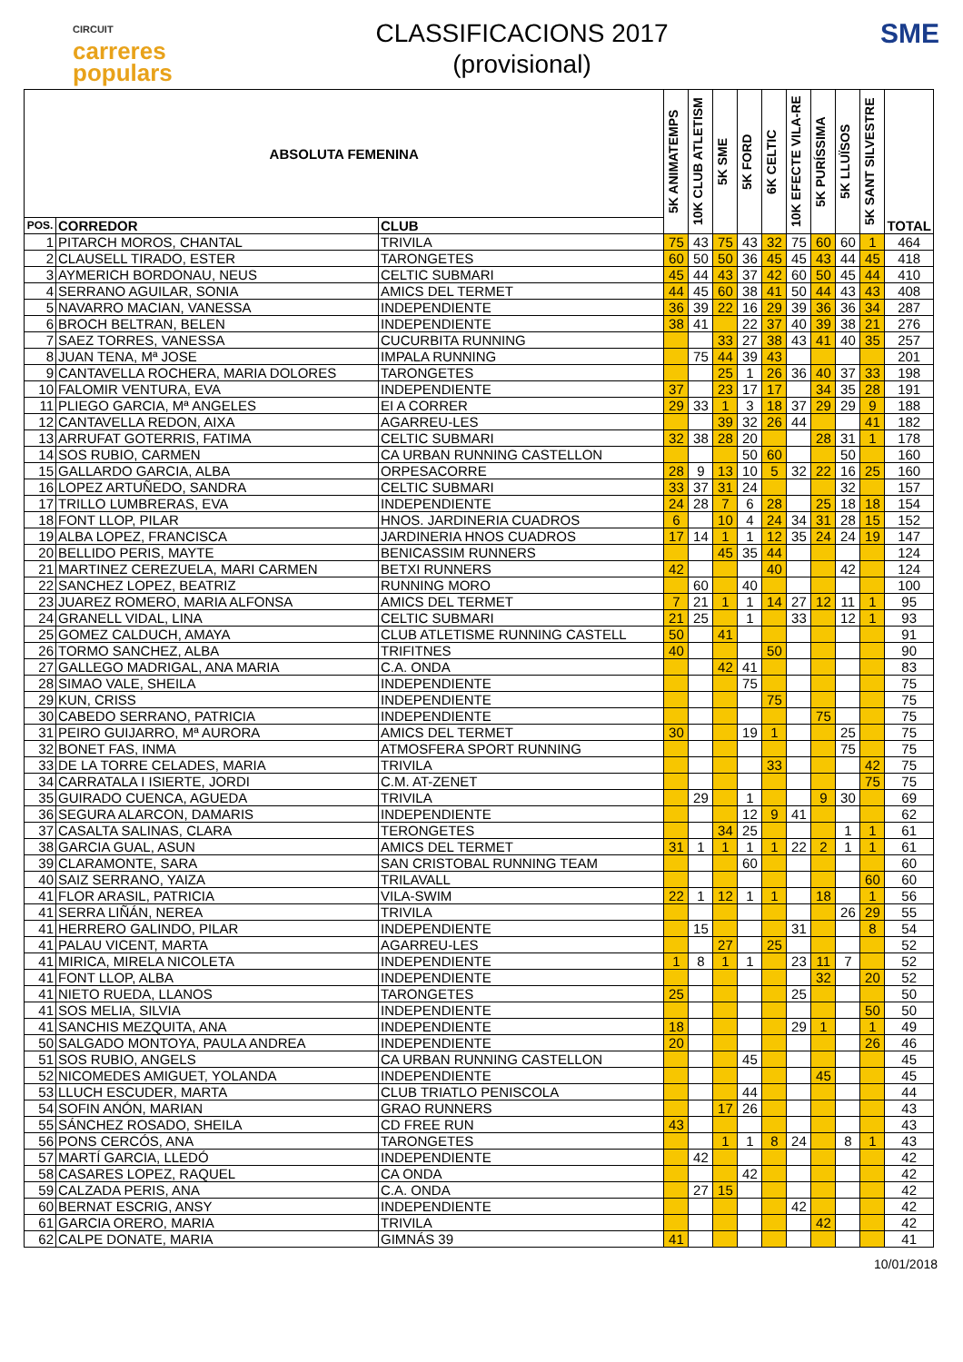CIRCUIT
carreres
populars
CLASSIFICACIONS 2017
(provisional)
SME
| ABSOLUTA FEMENINA | | | 5K ANIMATEMPS | 10K CLUB ATLETISM | 5K SME | 5K FORD | 6K CELTIC | 10K EFECTE VILA-RE | 5K PURÍSSIMA | 5K LLUÏSOS | 5K SANT SILVESTRE | TOTAL |
| --- | --- | --- | --- | --- | --- | --- | --- | --- | --- | --- | --- | --- |
| POS. | CORREDOR | CLUB | | | | | | | | | | |
| 1 | PITARCH MOROS, CHANTAL | TRIVILA | 75 | 43 | 75 | 43 | 32 | 75 | 60 | 60 | 1 | 464 |
| 2 | CLAUSELL TIRADO, ESTER | TARONGETES | 60 | 50 | 50 | 36 | 45 | 45 | 43 | 44 | 45 | 418 |
| 3 | AYMERICH BORDONAU, NEUS | CELTIC SUBMARI | 45 | 44 | 43 | 37 | 42 | 60 | 50 | 45 | 44 | 410 |
| 4 | SERRANO AGUILAR, SONIA | AMICS DEL TERMET | 44 | 45 | 60 | 38 | 41 | 50 | 44 | 43 | 43 | 408 |
| 5 | NAVARRO MACIAN, VANESSA | INDEPENDIENTE | 36 | 39 | 22 | 16 | 29 | 39 | 36 | 36 | 34 | 287 |
| 6 | BROCH BELTRAN, BELEN | INDEPENDIENTE | 38 | 41 | | 22 | 37 | 40 | 39 | 38 | 21 | 276 |
| 7 | SAEZ TORRES, VANESSA | CUCURBITA RUNNING | | | 33 | 27 | 38 | 43 | 41 | 40 | 35 | 257 |
| 8 | JUAN TENA, Mª JOSE | IMPALA RUNNING | | 75 | 44 | 39 | 43 | | | | | 201 |
| 9 | CANTAVELLA ROCHERA, MARIA DOLORES | TARONGETES | | | 25 | 1 | 26 | 36 | 40 | 37 | 33 | 198 |
| 10 | FALOMIR VENTURA, EVA | INDEPENDIENTE | 37 | | 23 | 17 | 17 | | 34 | 35 | 28 | 191 |
| 11 | PLIEGO GARCIA, Mª ANGELES | EI A CORRER | 29 | 33 | 1 | 3 | 18 | 37 | 29 | 29 | 9 | 188 |
| 12 | CANTAVELLA REDON, AIXA | AGARREU-LES | | | 39 | 32 | 26 | 44 | | | 41 | 182 |
| 13 | ARRUFAT GOTERRIS, FATIMA | CELTIC SUBMARI | 32 | 38 | 28 | 20 | | | 28 | 31 | 1 | 178 |
| 14 | SOS RUBIO, CARMEN | CA URBAN RUNNING CASTELLON | | | | 50 | 60 | | | 50 | | 160 |
| 15 | GALLARDO GARCIA, ALBA | ORPESACORRE | 28 | 9 | 13 | 10 | 5 | 32 | 22 | 16 | 25 | 160 |
| 16 | LOPEZ ARTUÑEDO, SANDRA | CELTIC SUBMARI | 33 | 37 | 31 | 24 | | | | 32 | | 157 |
| 17 | TRILLO LUMBRERAS, EVA | INDEPENDIENTE | 24 | 28 | 7 | 6 | 28 | | 25 | 18 | 18 | 154 |
| 18 | FONT LLOP, PILAR | HNOS. JARDINERIA CUADROS | 6 | | 10 | 4 | 24 | 34 | 31 | 28 | 15 | 152 |
| 19 | ALBA LOPEZ, FRANCISCA | JARDINERIA HNOS CUADROS | 17 | 14 | 1 | 1 | 12 | 35 | 24 | 24 | 19 | 147 |
| 20 | BELLIDO PERIS, MAYTE | BENICASSIM RUNNERS | | | 45 | 35 | 44 | | | | | 124 |
| 21 | MARTINEZ CEREZUELA, MARI CARMEN | BETXI RUNNERS | 42 | | | | 40 | | | 42 | | 124 |
| 22 | SANCHEZ LOPEZ, BEATRIZ | RUNNING MORO | | 60 | | 40 | | | | | | 100 |
| 23 | JUAREZ ROMERO, MARIA ALFONSA | AMICS DEL TERMET | 7 | 21 | 1 | 1 | 14 | 27 | 12 | 11 | 1 | 95 |
| 24 | GRANELL VIDAL, LINA | CELTIC SUBMARI | 21 | 25 | | 1 | | 33 | | 12 | 1 | 93 |
| 25 | GOMEZ CALDUCH, AMAYA | CLUB ATLETISME RUNNING CASTELL | 50 | | 41 | | | | | | | 91 |
| 26 | TORMO SANCHEZ, ALBA | TRIFITNES | 40 | | | | 50 | | | | | 90 |
| 27 | GALLEGO MADRIGAL, ANA MARIA | C.A. ONDA | | | 42 | 41 | | | | | | 83 |
| 28 | SIMAO VALE, SHEILA | INDEPENDIENTE | | | | 75 | | | | | | 75 |
| 29 | KUN, CRISS | INDEPENDIENTE | | | | | 75 | | | | | 75 |
| 30 | CABEDO SERRANO, PATRICIA | INDEPENDIENTE | | | | | | | 75 | | | 75 |
| 31 | PEIRO GUIJARRO, Mª AURORA | AMICS DEL TERMET | 30 | | | 19 | 1 | | | 25 | | 75 |
| 32 | BONET FAS, INMA | ATMOSFERA SPORT RUNNING | | | | | | | | 75 | | 75 |
| 33 | DE LA TORRE CELADES, MARIA | TRIVILA | | | | | 33 | | | | 42 | 75 |
| 34 | CARRATALA I ISIERTE, JORDI | C.M. AT-ZENET | | | | | | | | | 75 | 75 |
| 35 | GUIRADO CUENCA, AGUEDA | TRIVILA | | 29 | | 1 | | | 9 | 30 | | 69 |
| 36 | SEGURA ALARCON, DAMARIS | INDEPENDIENTE | | | | 12 | 9 | 41 | | | | 62 |
| 37 | CASALTA SALINAS, CLARA | TERONGETES | | | 34 | 25 | | | | 1 | 1 | 61 |
| 38 | GARCIA GUAL, ASUN | AMICS DEL TERMET | 31 | 1 | 1 | 1 | 1 | 22 | 2 | 1 | 1 | 61 |
| 39 | CLARAMONTE, SARA | SAN CRISTOBAL RUNNING TEAM | | | | 60 | | | | | | 60 |
| 40 | SAIZ SERRANO, YAIZA | TRILAVALL | | | | | | | | | 60 | 60 |
| 41 | FLOR ARASIL, PATRICIA | VILA-SWIM | 22 | 1 | 12 | 1 | 1 | | 18 | | 1 | 56 |
| 41 | SERRA LIÑÁN, NEREA | TRIVILA | | | | | | | | 26 | 29 | 55 |
| 41 | HERRERO GALINDO, PILAR | INDEPENDIENTE | | 15 | | | | 31 | | | 8 | 54 |
| 41 | PALAU VICENT, MARTA | AGARREU-LES | | | 27 | | 25 | | | | | 52 |
| 41 | MIRICA, MIRELA NICOLETA | INDEPENDIENTE | 1 | 8 | 1 | 1 | | 23 | 11 | 7 | | 52 |
| 41 | FONT LLOP, ALBA | INDEPENDIENTE | | | | | | | 32 | | 20 | 52 |
| 41 | NIETO RUEDA, LLANOS | TARONGETES | 25 | | | | | 25 | | | | 50 |
| 41 | SOS MELIA, SILVIA | INDEPENDIENTE | | | | | | | | | 50 | 50 |
| 41 | SANCHIS MEZQUITA, ANA | INDEPENDIENTE | 18 | | | | | 29 | 1 | | 1 | 49 |
| 50 | SALGADO MONTOYA, PAULA ANDREA | INDEPENDIENTE | 20 | | | | | | | | 26 | 46 |
| 51 | SOS RUBIO, ANGELS | CA URBAN RUNNING CASTELLON | | | | 45 | | | | | | 45 |
| 52 | NICOMEDES AMIGUET, YOLANDA | INDEPENDIENTE | | | | | | | 45 | | | 45 |
| 53 | LLUCH ESCUDER, MARTA | CLUB TRIATLO PENISCOLA | | | | 44 | | | | | | 44 |
| 54 | SOFIN ANÓN, MARIAN | GRAO RUNNERS | | | 17 | 26 | | | | | | 43 |
| 55 | SÁNCHEZ ROSADO, SHEILA | CD FREE RUN | 43 | | | | | | | | | 43 |
| 56 | PONS CERCÓS, ANA | TARONGETES | | | 1 | 1 | 8 | 24 | | 8 | 1 | 43 |
| 57 | MARTÍ GARCIA, LLEDÓ | INDEPENDIENTE | | 42 | | | | | | | | 42 |
| 58 | CASARES LOPEZ, RAQUEL | CA ONDA | | | | 42 | | | | | | 42 |
| 59 | CALZADA PERIS, ANA | C.A. ONDA | | 27 | 15 | | | | | | | 42 |
| 60 | BERNAT ESCRIG, ANSY | INDEPENDIENTE | | | | | | 42 | | | | 42 |
| 61 | GARCIA ORERO, MARIA | TRIVILA | | | | | | | 42 | | | 42 |
| 62 | CALPE DONATE, MARIA | GIMNÁS 39 | 41 | | | | | | | | | 41 |
10/01/2018